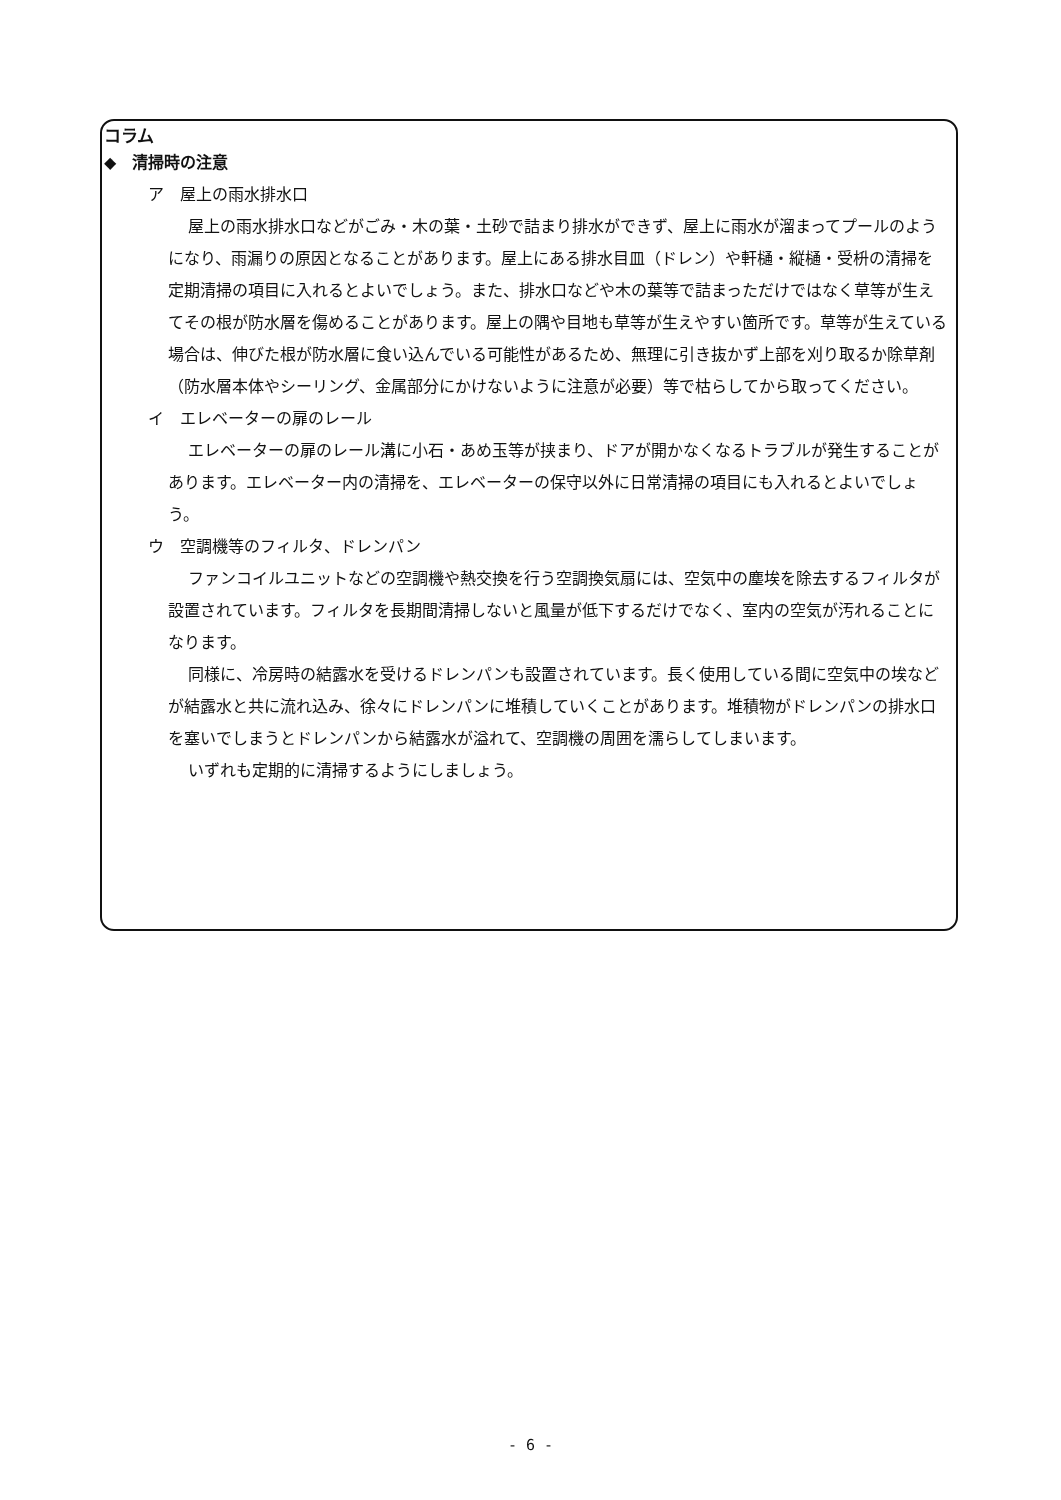コラム
◆　清掃時の注意
ア　屋上の雨水排水口
屋上の雨水排水口などがごみ・木の葉・土砂で詰まり排水ができず、屋上に雨水が溜まってプールのようになり、雨漏りの原因となることがあります。屋上にある排水目皿（ドレン）や軒樋・縦樋・受枡の清掃を定期清掃の項目に入れるとよいでしょう。また、排水口などや木の葉等で詰まっただけではなく草等が生えてその根が防水層を傷めることがあります。屋上の隅や目地も草等が生えやすい箇所です。草等が生えている場合は、伸びた根が防水層に食い込んでいる可能性があるため、無理に引き抜かず上部を刈り取るか除草剤（防水層本体やシーリング、金属部分にかけないように注意が必要）等で枯らしてから取ってください。
イ　エレベーターの扉のレール
エレベーターの扉のレール溝に小石・あめ玉等が挟まり、ドアが開かなくなるトラブルが発生することがあります。エレベーター内の清掃を、エレベーターの保守以外に日常清掃の項目にも入れるとよいでしょう。
ウ　空調機等のフィルタ、ドレンパン
ファンコイルユニットなどの空調機や熱交換を行う空調換気扇には、空気中の塵埃を除去するフィルタが設置されています。フィルタを長期間清掃しないと風量が低下するだけでなく、室内の空気が汚れることになります。
同様に、冷房時の結露水を受けるドレンパンも設置されています。長く使用している間に空気中の埃などが結露水と共に流れ込み、徐々にドレンパンに堆積していくことがあります。堆積物がドレンパンの排水口を塞いでしまうとドレンパンから結露水が溢れて、空調機の周囲を濡らしてしまいます。
いずれも定期的に清掃するようにしましょう。
- 6 -